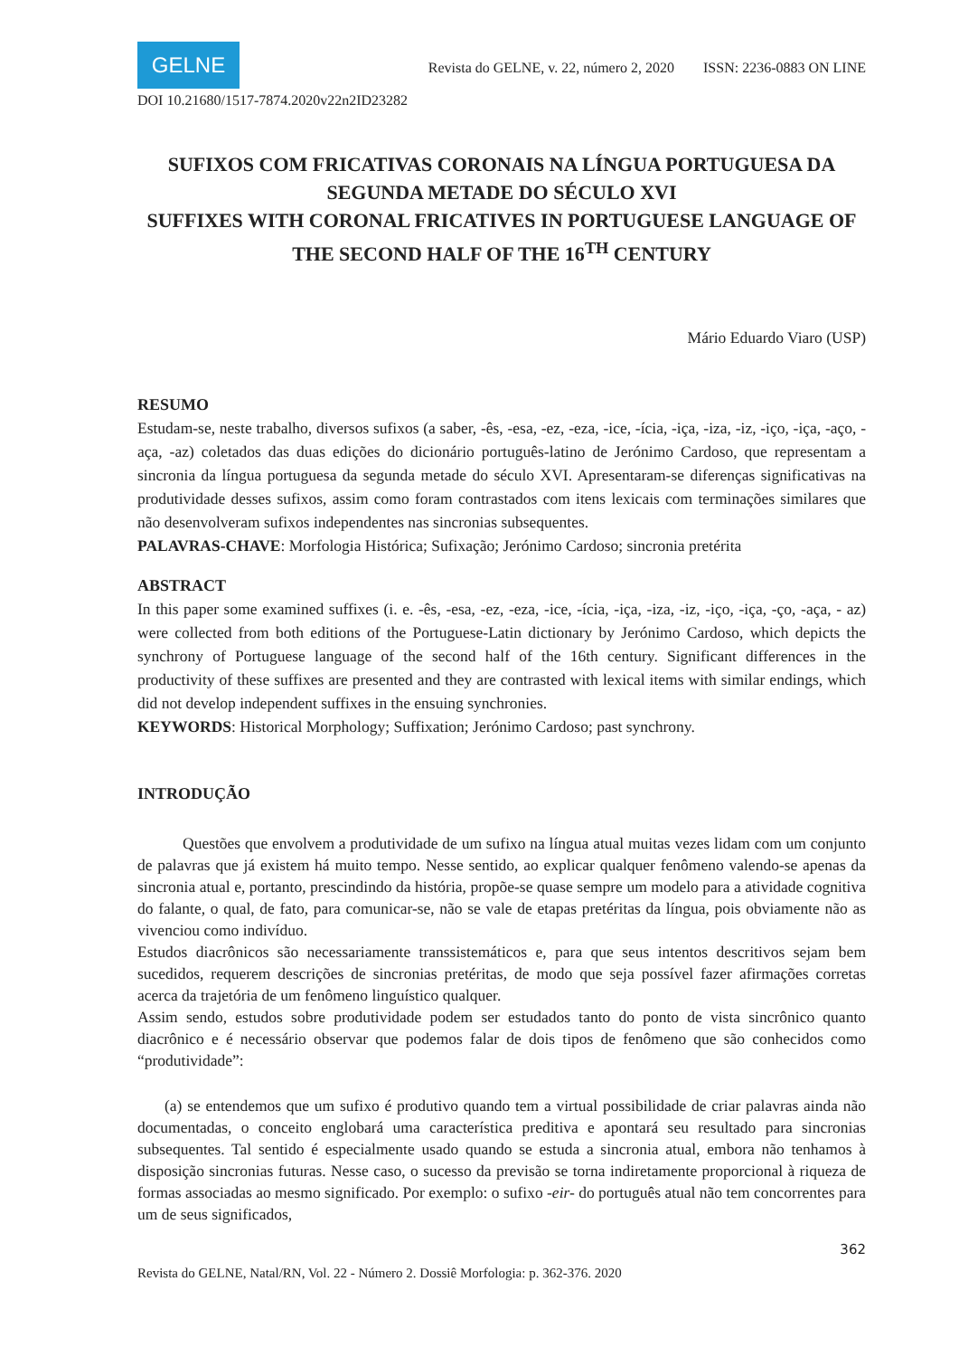GELNE
Revista do GELNE, v. 22, número 2, 2020 ISSN: 2236-0883 ON LINE
DOI 10.21680/1517-7874.2020v22n2ID23282
SUFIXOS COM FRICATIVAS CORONAIS NA LÍNGUA PORTUGUESA DA SEGUNDA METADE DO SÉCULO XVI
SUFFIXES WITH CORONAL FRICATIVES IN PORTUGUESE LANGUAGE OF THE SECOND HALF OF THE 16<sup>TH</sup> CENTURY
Mário Eduardo Viaro (USP)
RESUMO
Estudam-se, neste trabalho, diversos sufixos (a saber, -ês, -esa, -ez, -eza, -ice, -ícia, -iça, -iza, -iz, -iço, -iça, -aço, -aça, -az) coletados das duas edições do dicionário português-latino de Jerónimo Cardoso, que representam a sincronia da língua portuguesa da segunda metade do século XVI. Apresentaram-se diferenças significativas na produtividade desses sufixos, assim como foram contrastados com itens lexicais com terminações similares que não desenvolveram sufixos independentes nas sincronias subsequentes.
PALAVRAS-CHAVE: Morfologia Histórica; Sufixação; Jerónimo Cardoso; sincronia pretérita
ABSTRACT
In this paper some examined suffixes (i. e. -ês, -esa, -ez, -eza, -ice, -ícia, -iça, -iza, -iz, -iço, -iça, -ço, -aça, - az) were collected from both editions of the Portuguese-Latin dictionary by Jerónimo Cardoso, which depicts the synchrony of Portuguese language of the second half of the 16th century. Significant differences in the productivity of these suffixes are presented and they are contrasted with lexical items with similar endings, which did not develop independent suffixes in the ensuing synchronies.
KEYWORDS: Historical Morphology; Suffixation; Jerónimo Cardoso; past synchrony.
INTRODUÇÃO
Questões que envolvem a produtividade de um sufixo na língua atual muitas vezes lidam com um conjunto de palavras que já existem há muito tempo. Nesse sentido, ao explicar qualquer fenômeno valendo-se apenas da sincronia atual e, portanto, prescindindo da história, propõe-se quase sempre um modelo para a atividade cognitiva do falante, o qual, de fato, para comunicar-se, não se vale de etapas pretéritas da língua, pois obviamente não as vivenciou como indivíduo.
Estudos diacrônicos são necessariamente transsistemáticos e, para que seus intentos descritivos sejam bem sucedidos, requerem descrições de sincronias pretéritas, de modo que seja possível fazer afirmações corretas acerca da trajetória de um fenômeno linguístico qualquer.
Assim sendo, estudos sobre produtividade podem ser estudados tanto do ponto de vista sincrônico quanto diacrônico e é necessário observar que podemos falar de dois tipos de fenômeno que são conhecidos como “produtividade”:
(a) se entendemos que um sufixo é produtivo quando tem a virtual possibilidade de criar palavras ainda não documentadas, o conceito englobará uma característica preditiva e apontará seu resultado para sincronias subsequentes. Tal sentido é especialmente usado quando se estuda a sincronia atual, embora não tenhamos à disposição sincronias futuras. Nesse caso, o sucesso da previsão se torna indiretamente proporcional à riqueza de formas associadas ao mesmo significado. Por exemplo: o sufixo -eir- do português atual não tem concorrentes para um de seus significados,
362
Revista do GELNE, Natal/RN, Vol. 22 - Número 2. Dossiê Morfologia: p. 362-376. 2020